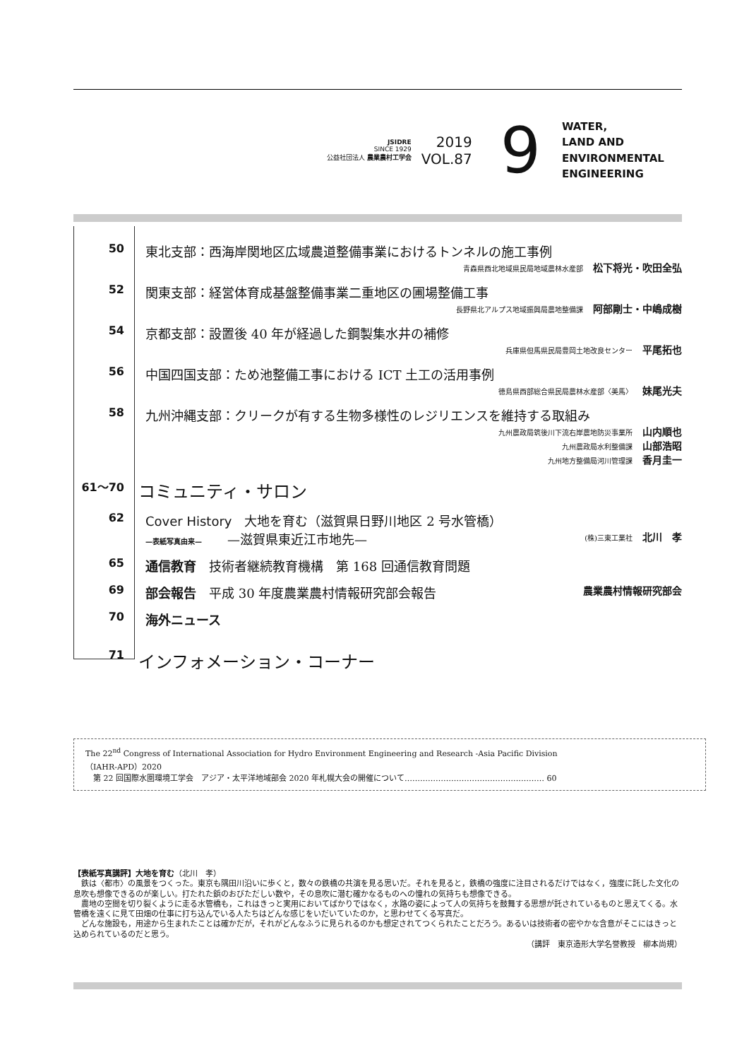JSIDRE
SINCE 1929
公益社団法人 農業農村工学会
2019
VOL.87
9
WATER,
LAND AND
ENVIRONMENTAL
ENGINEERING
50 東北支部：西海岸関地区広域農道整備事業におけるトンネルの施工事例
青森県西北地域県民局地域農林水産部 松下将光・吹田全弘
52 関東支部：経営体育成基盤整備事業二重地区の圃場整備工事
長野県北アルプス地域振興局農地整備課 阿部剛士・中嶋成樹
54 京都支部：設置後 40 年が経過した鋼製集水井の補修
兵庫県但馬県民局豊岡土地改良センター 平尾拓也
56 中国四国支部：ため池整備工事における ICT 土工の活用事例
徳島県西部総合県民局農林水産部〈美馬〉 妹尾光夫
58 九州沖縄支部：クリークが有する生物多様性のレジリエンスを維持する取組み
九州農政局筑後川下流右岸農地防災事業所 山内順也
九州農政局水利整備課 山部浩昭
九州地方整備局河川管理課 香月圭一
61〜70
コミュニティ・サロン
62 Cover History　大地を育む（滋賀県日野川地区 2 号水管橋）
—表紙写真由来—　　—滋賀県東近江市地先— (株)三東工業社 北川　孝
65 通信教育　技術者継続教育機構　第 168 回通信教育問題
69 部会報告　平成 30 年度農業農村情報研究部会報告 農業農村情報研究部会
70 海外ニュース
71
インフォメーション・コーナー
The 22<sup>nd</sup> Congress of International Association for Hydro Environment Engineering and Research -Asia Pacific Division
（IAHR-APD）2020
　第 22 回国際水圏環境工学会　アジア・太平洋地域部会 2020 年札幌大会の開催について……………………………………………… 60
【表紙写真講評】大地を育む（北川　孝）
　鉄は〈都市〉の風景をつくった。東京も隅田川沿いに歩くと，数々の鉄橋の共演を見る思いだ。それを見ると，鉄橋の強度に注目されるだけではなく，強度に託した文化の息吹も想像できるのが楽しい。打たれた鋲のおびただしい数や，その息吹に潜む確かなるものへの憧れの気持ちも想像できる。
　農地の空間を切り裂くように走る水管橋も，これはきっと実用においてばかりではなく，水路の姿によって人の気持ちを鼓舞する思想が託されているものと思えてくる。水管橋を遠くに見て田畑の仕事に打ち込んでいる人たちはどんな感じをいだいていたのか，と思わせてくる写真だ。
　どんな施設も，用途から生まれたことは確かだが，それがどんなふうに見られるのかも想定されてつくられたことだろう。あるいは技術者の密やかな含意がそこにはきっと込められているのだと思う。
（講評　東京造形大学名誉教授　柳本尚規）